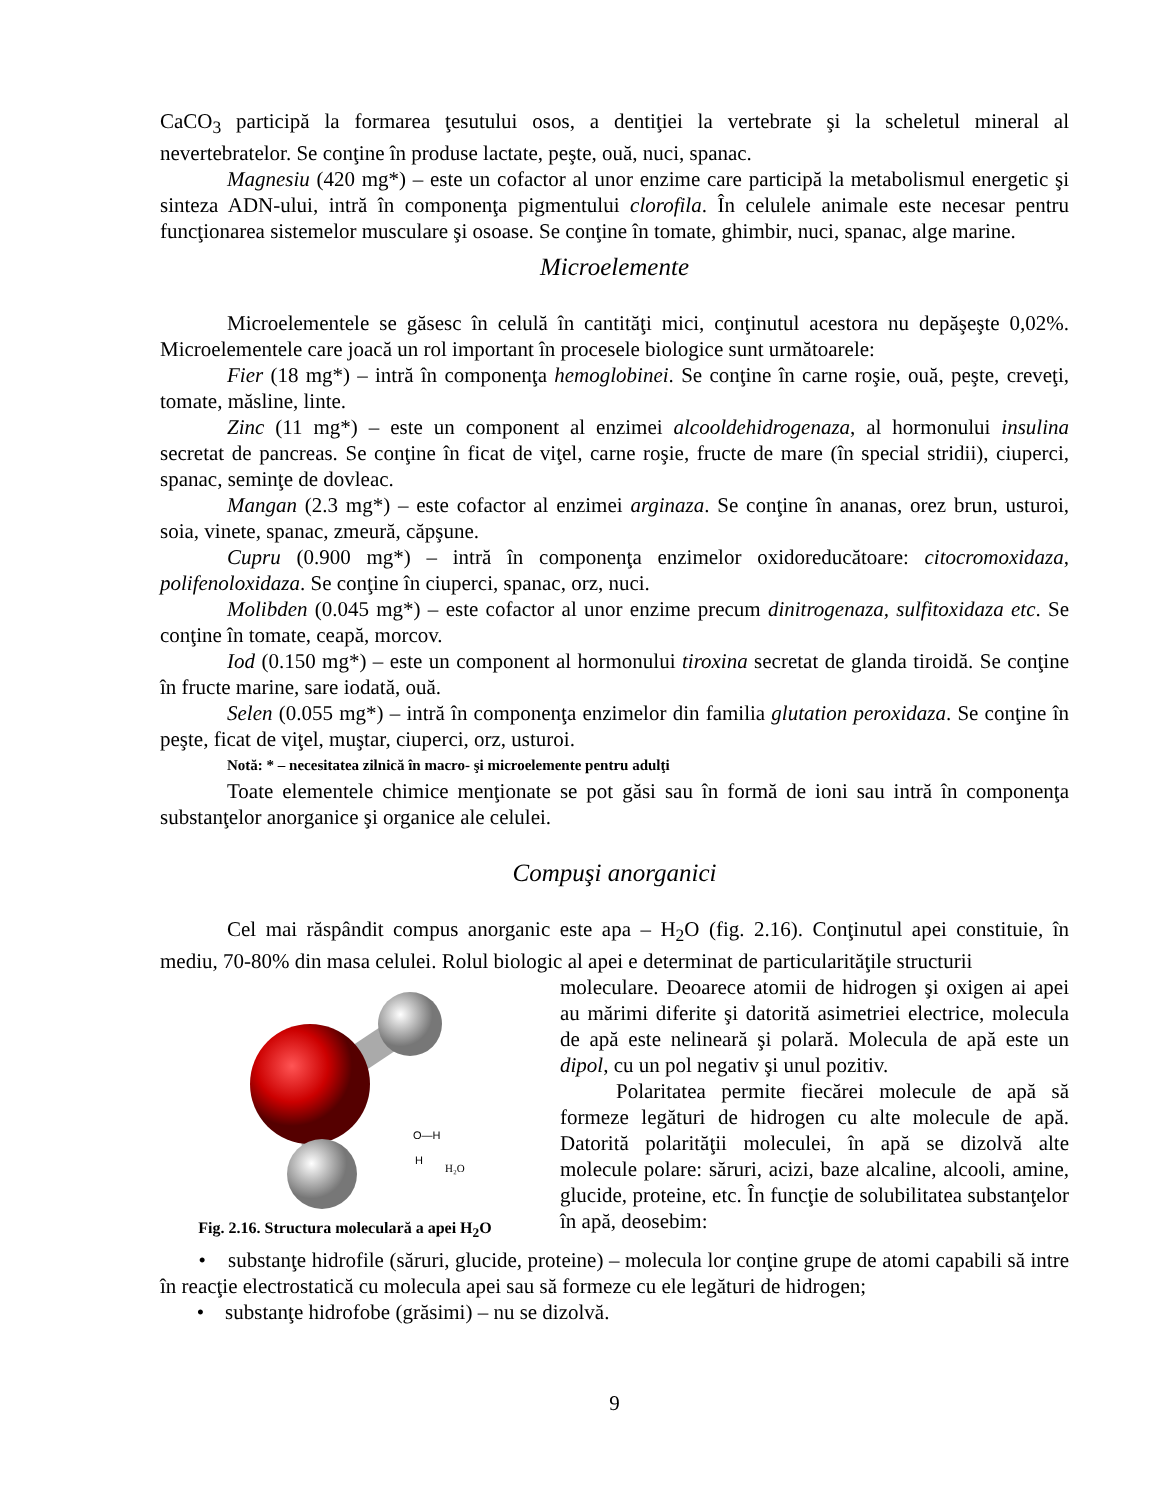CaCO<sub>3</sub> participă la formarea ţesutului osos, a dentiţiei la vertebrate şi la scheletul mineral al nevertebratelor. Se conţine în produse lactate, peşte, ouă, nuci, spanac.
Magnesiu (420 mg*) – este un cofactor al unor enzime care participă la metabolismul energetic şi sinteza ADN-ului, intră în componenţa pigmentului clorofila. În celulele animale este necesar pentru funcţionarea sistemelor musculare şi osoase. Se conţine în tomate, ghimbir, nuci, spanac, alge marine.
Microelemente
Microelementele se găsesc în celulă în cantităţi mici, conţinutul acestora nu depăşeşte 0,02%. Microelementele care joacă un rol important în procesele biologice sunt următoarele:
Fier (18 mg*) – intră în componenţa hemoglobinei. Se conţine în carne roşie, ouă, peşte, creveţi, tomate, măsline, linte.
Zinc (11 mg*) – este un component al enzimei alcooldehidrogenaza, al hormonului insulina secretat de pancreas. Se conţine în ficat de viţel, carne roşie, fructe de mare (în special stridii), ciuperci, spanac, seminţe de dovleac.
Mangan (2.3 mg*) – este cofactor al enzimei arginaza. Se conţine în ananas, orez brun, usturoi, soia, vinete, spanac, zmeură, căpşune.
Cupru (0.900 mg*) – intră în componenţa enzimelor oxidoreducătoare: citocromoxidaza, polifenoloxidaza. Se conţine în ciuperci, spanac, orz, nuci.
Molibden (0.045 mg*) – este cofactor al unor enzime precum dinitrogenaza, sulfitoxidaza etc. Se conţine în tomate, ceapă, morcov.
Iod (0.150 mg*) – este un component al hormonului tiroxina secretat de glanda tiroidă. Se conţine în fructe marine, sare iodată, ouă.
Selen (0.055 mg*) – intră în componenţa enzimelor din familia glutation peroxidaza. Se conţine în peşte, ficat de viţel, muştar, ciuperci, orz, usturoi.
Notă: * – necesitatea zilnică în macro- şi microelemente pentru adulţi
Toate elementele chimice menţionate se pot găsi sau în formă de ioni sau intră în componenţa substanţelor anorganice şi organice ale celulei.
Compuşi anorganici
Cel mai răspândit compus anorganic este apa – H<sub>2</sub>O (fig. 2.16). Conţinutul apei constituie, în mediu, 70-80% din masa celulei. Rolul biologic al apei e determinat de particularităţile structurii
O—H
H
H₂O
Fig. 2.16. Structura moleculară a apei H<sub>2</sub>O
moleculare. Deoarece atomii de hidrogen şi oxigen ai apei au mărimi diferite şi datorită asimetriei electrice, molecula de apă este nelineară şi polară. Molecula de apă este un dipol, cu un pol negativ şi unul pozitiv.
Polaritatea permite fiecărei molecule de apă să formeze legături de hidrogen cu alte molecule de apă. Datorită polarităţii moleculei, în apă se dizolvă alte molecule polare: săruri, acizi, baze alcaline, alcooli, amine, glucide, proteine, etc. În funcţie de solubilitatea substanţelor în apă, deosebim:
• substanţe hidrofile (săruri, glucide, proteine) – molecula lor conţine grupe de atomi capabili să intre în reacţie electrostatică cu molecula apei sau să formeze cu ele legături de hidrogen;
• substanţe hidrofobe (grăsimi) – nu se dizolvă.
9